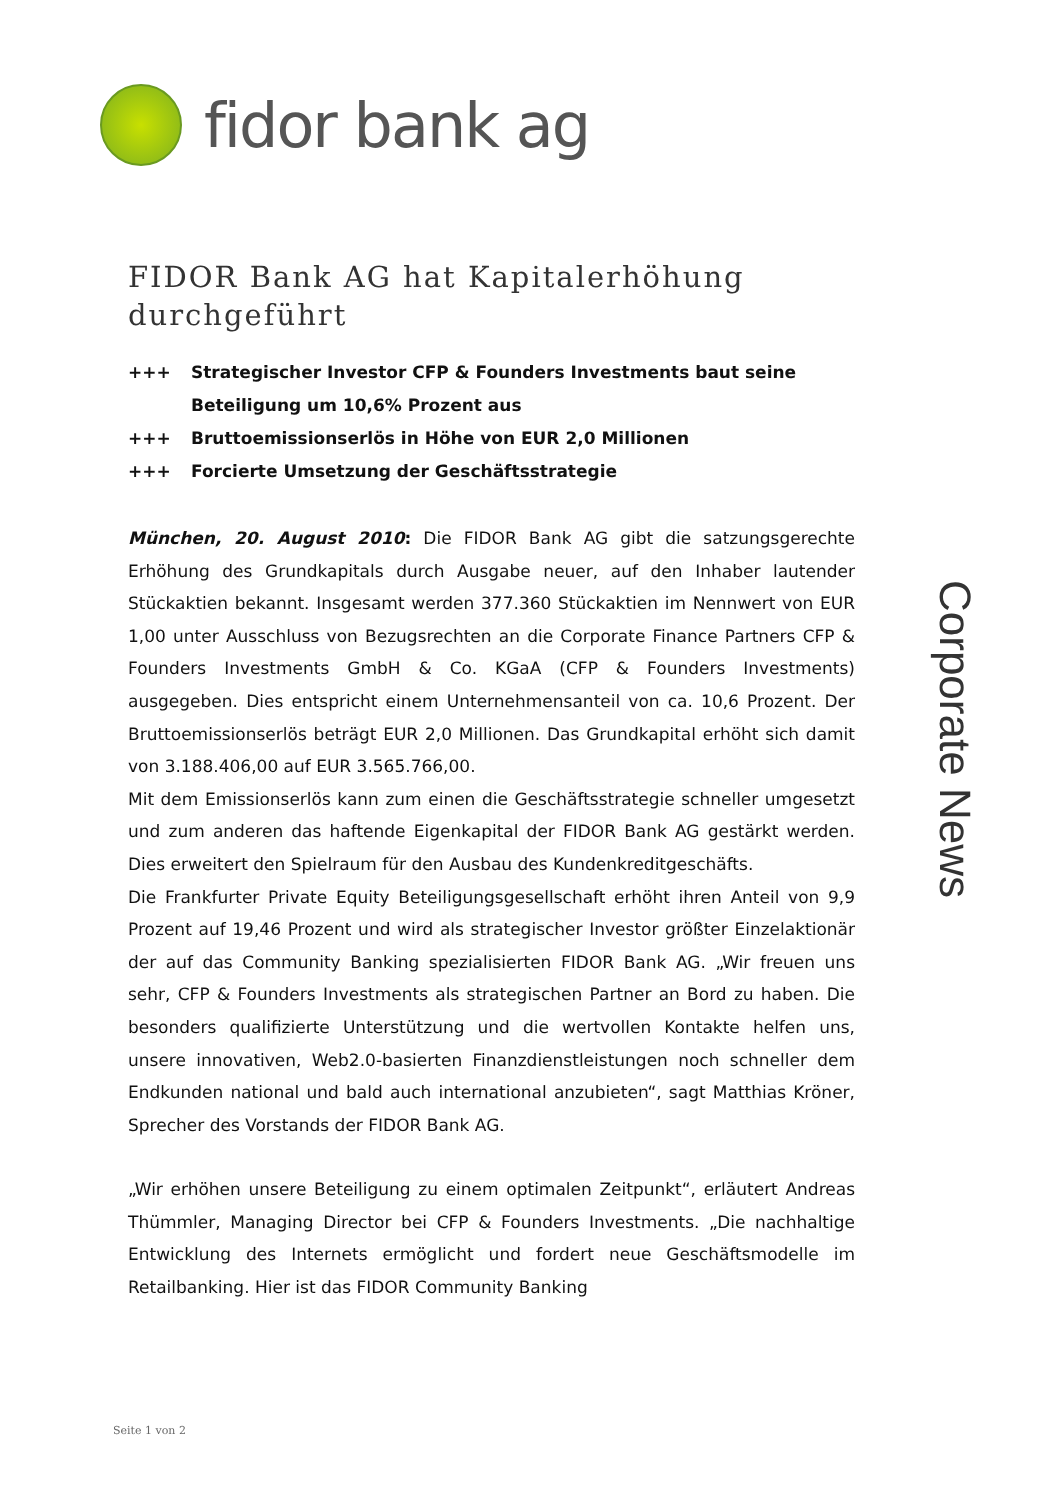fidor bank ag
FIDOR Bank AG hat Kapitalerhöhung durchgeführt
+++ Strategischer Investor CFP & Founders Investments baut seine Beteiligung um 10,6% Prozent aus
+++ Bruttoemissionserlös in Höhe von EUR 2,0 Millionen
+++ Forcierte Umsetzung der Geschäftsstrategie
München, 20. August 2010: Die FIDOR Bank AG gibt die satzungsgerechte Erhöhung des Grundkapitals durch Ausgabe neuer, auf den Inhaber lautender Stückaktien bekannt. Insgesamt werden 377.360 Stückaktien im Nennwert von EUR 1,00 unter Ausschluss von Bezugsrechten an die Corporate Finance Partners CFP & Founders Investments GmbH & Co. KGaA (CFP & Founders Investments) ausgegeben. Dies entspricht einem Unternehmensanteil von ca. 10,6 Prozent. Der Bruttoemissionserlös beträgt EUR 2,0 Millionen. Das Grundkapital erhöht sich damit von 3.188.406,00 auf EUR 3.565.766,00.
Mit dem Emissionserlös kann zum einen die Geschäftsstrategie schneller umgesetzt und zum anderen das haftende Eigenkapital der FIDOR Bank AG gestärkt werden. Dies erweitert den Spielraum für den Ausbau des Kundenkreditgeschäfts.
Die Frankfurter Private Equity Beteiligungsgesellschaft erhöht ihren Anteil von 9,9 Prozent auf 19,46 Prozent und wird als strategischer Investor größter Einzelaktionär der auf das Community Banking spezialisierten FIDOR Bank AG. „Wir freuen uns sehr, CFP & Founders Investments als strategischen Partner an Bord zu haben. Die besonders qualifizierte Unterstützung und die wertvollen Kontakte helfen uns, unsere innovativen, Web2.0-basierten Finanzdienstleistungen noch schneller dem Endkunden national und bald auch international anzubieten“, sagt Matthias Kröner, Sprecher des Vorstands der FIDOR Bank AG.
„Wir erhöhen unsere Beteiligung zu einem optimalen Zeitpunkt“, erläutert Andreas Thümmler, Managing Director bei CFP & Founders Investments. „Die nachhaltige Entwicklung des Internets ermöglicht und fordert neue Geschäftsmodelle im Retailbanking. Hier ist das FIDOR Community Banking
Corporate News
Seite 1 von 2